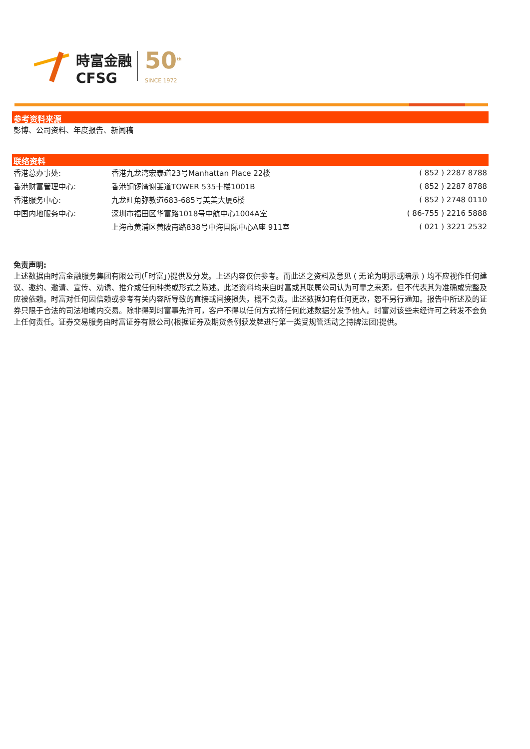時富金融
CFSG
50<sup>th</sup>
SINCE 1972
参考资料来源
彭博、公司资料、年度报告、新闻稿
联络资料
| 香港总办事处: | 香港九龙湾宏泰道23号Manhattan Place 22楼 | ( 852 ) 2287 8788 |
| 香港财富管理中心: | 香港铜锣湾谢斐道TOWER 535十楼1001B | ( 852 ) 2287 8788 |
| 香港服务中心: | 九龙旺角弥敦道683-685号美美大厦6楼 | ( 852 ) 2748 0110 |
| 中国内地服务中心: | 深圳市福田区华富路1018号中航中心1004A室 | ( 86-755 ) 2216 5888 |
| | 上海市黄浦区黄陂南路838号中海国际中心A座 911室 | ( 021 ) 3221 2532 |
免责声明:
上述数据由时富金融服务集团有限公司(「时富」)提供及分发。上述内容仅供参考。而此述之资料及意见 ( 无论为明示或暗示 ) 均不应视作任何建议、邀约、邀请、宣传、劝诱、推介或任何种类或形式之陈述。此述资料均来自时富或其联属公司认为可靠之来源，但不代表其为准确或完整及应被依赖。时富对任何因信赖或参考有关内容所导致的直接或间接损失，概不负责。此述数据如有任何更改，恕不另行通知。报告中所述及的证券只限于合法的司法地域内交易。除非得到时富事先许可，客户不得以任何方式将任何此述数据分发予他人。时富对该些未经许可之转发不会负上任何责任。证券交易服务由时富证券有限公司(根据证券及期货条例获发牌进行第一类受规管活动之持牌法团)提供。